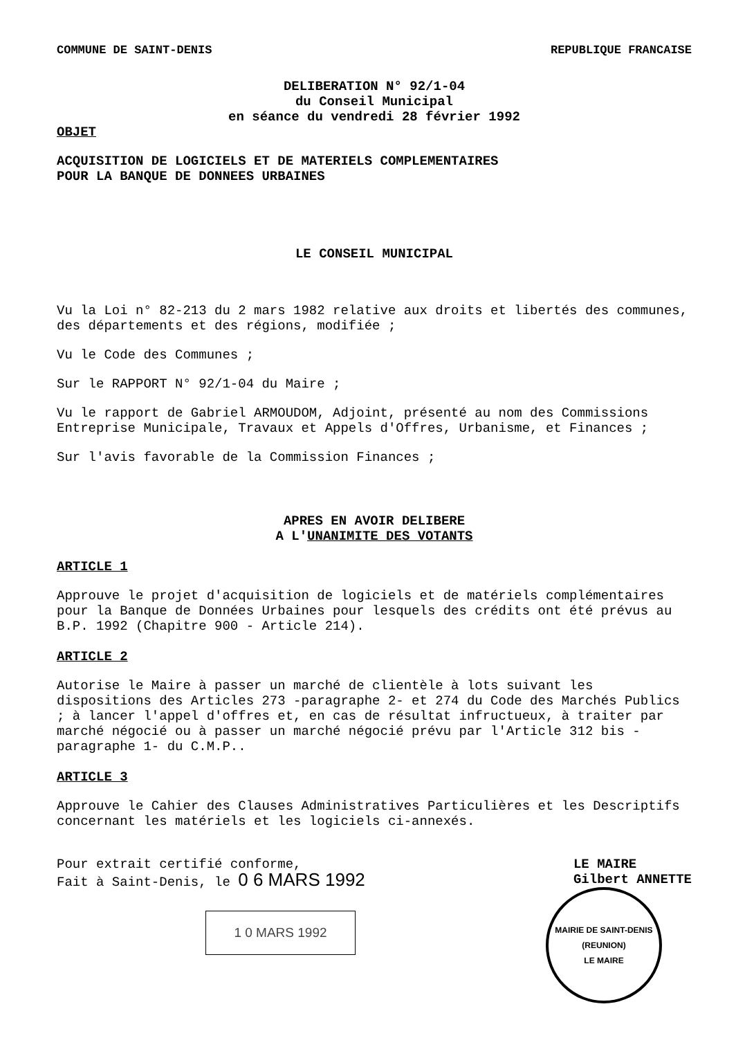COMMUNE DE SAINT-DENIS REPUBLIQUE FRANCAISE
DELIBERATION N° 92/1-04
du Conseil Municipal
en séance du vendredi 28 février 1992
OBJET
ACQUISITION DE LOGICIELS ET DE MATERIELS COMPLEMENTAIRES
POUR LA BANQUE DE DONNEES URBAINES
LE CONSEIL MUNICIPAL
Vu la Loi n° 82-213 du 2 mars 1982 relative aux droits et libertés des communes, des départements et des régions, modifiée ;
Vu le Code des Communes ;
Sur le RAPPORT N° 92/1-04 du Maire ;
Vu le rapport de Gabriel ARMOUDOM, Adjoint, présenté au nom des Commissions Entreprise Municipale, Travaux et Appels d'Offres, Urbanisme, et Finances ;
Sur l'avis favorable de la Commission Finances ;
APRES EN AVOIR DELIBERE
A L'UNANIMITE DES VOTANTS
ARTICLE 1
Approuve le projet d'acquisition de logiciels et de matériels complémentaires pour la Banque de Données Urbaines pour lesquels des crédits ont été prévus au B.P. 1992 (Chapitre 900 - Article 214).
ARTICLE 2
Autorise le Maire à passer un marché de clientèle à lots suivant les dispositions des Articles 273 -paragraphe 2- et 274 du Code des Marchés Publics ; à lancer l'appel d'offres et, en cas de résultat infructueux, à traiter par marché négocié ou à passer un marché négocié prévu par l'Article 312 bis -paragraphe 1- du C.M.P..
ARTICLE 3
Approuve le Cahier des Clauses Administratives Particulières et les Descriptifs concernant les matériels et les logiciels ci-annexés.
Pour extrait certifié conforme,
Fait à Saint-Denis, le 0 6 MARS 1992
1 0 MARS 1992
LE MAIRE
Gilbert ANNETTE
MAIRIE DE SAINT-DENIS (REUNION)
LE MAIRE